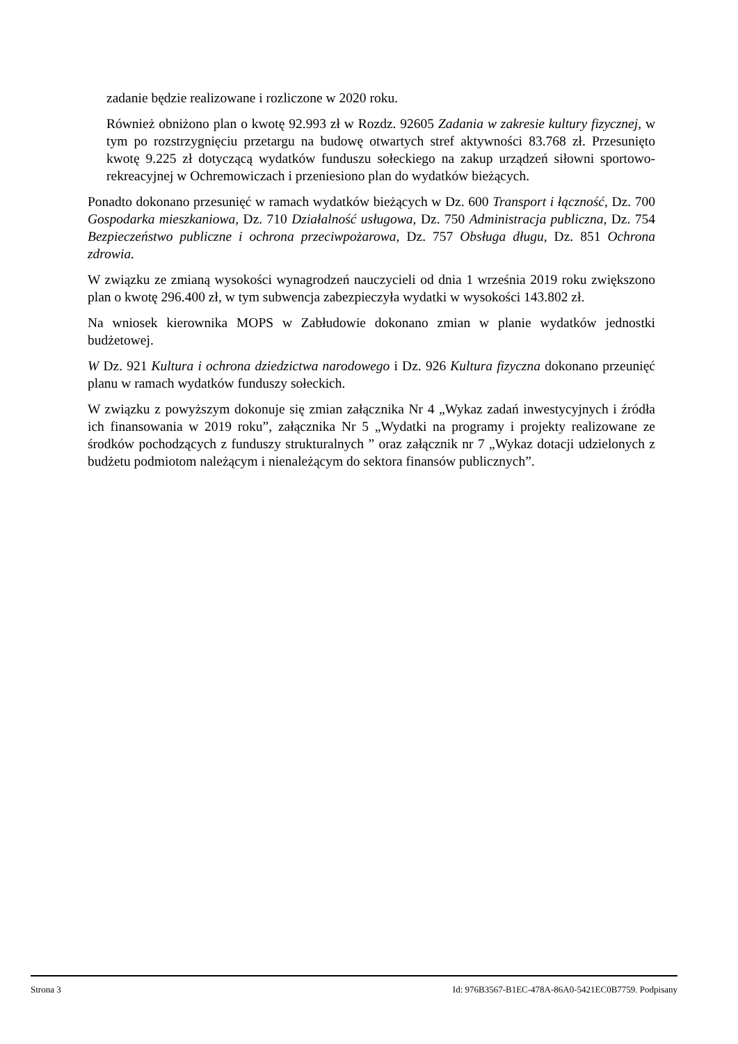zadanie będzie realizowane i rozliczone w 2020 roku.
Również obniżono plan o kwotę 92.993 zł w Rozdz. 92605 Zadania w zakresie kultury fizycznej, w tym po rozstrzygnięciu przetargu na budowę otwartych stref aktywności 83.768 zł. Przesunięto kwotę 9.225 zł dotyczącą wydatków funduszu sołeckiego na zakup urządzeń siłowni sportowo-rekreacyjnej w Ochremowiczach i przeniesiono plan do wydatków bieżących.
Ponadto dokonano przesunięć w ramach wydatków bieżących w Dz. 600 Transport i łączność, Dz. 700 Gospodarka mieszkaniowa, Dz. 710 Działalność usługowa, Dz. 750 Administracja publiczna, Dz. 754 Bezpieczeństwo publiczne i ochrona przeciwpożarowa, Dz. 757 Obsługa długu, Dz. 851 Ochrona zdrowia.
W związku ze zmianą wysokości wynagrodzeń nauczycieli od dnia 1 września 2019 roku zwiększono plan o kwotę 296.400 zł, w tym subwencja zabezpieczyła wydatki w wysokości 143.802 zł.
Na wniosek kierownika MOPS w Zabłudowie dokonano zmian w planie wydatków jednostki budżetowej.
W Dz. 921 Kultura i ochrona dziedzictwa narodowego i Dz. 926 Kultura fizyczna dokonano przeunięć planu w ramach wydatków funduszy sołeckich.
W związku z powyższym dokonuje się zmian załącznika Nr 4 „Wykaz zadań inwestycyjnych i źródła ich finansowania w 2019 roku”, załącznika Nr 5 „Wydatki na programy i projekty realizowane ze środków pochodzących z funduszy strukturalnych ” oraz załącznik nr 7 „Wykaz dotacji udzielonych z budżetu podmiotom należącym i nienależącym do sektora finansów publicznych”.
Strona 3 Id: 976B3567-B1EC-478A-86A0-5421EC0B7759. Podpisany